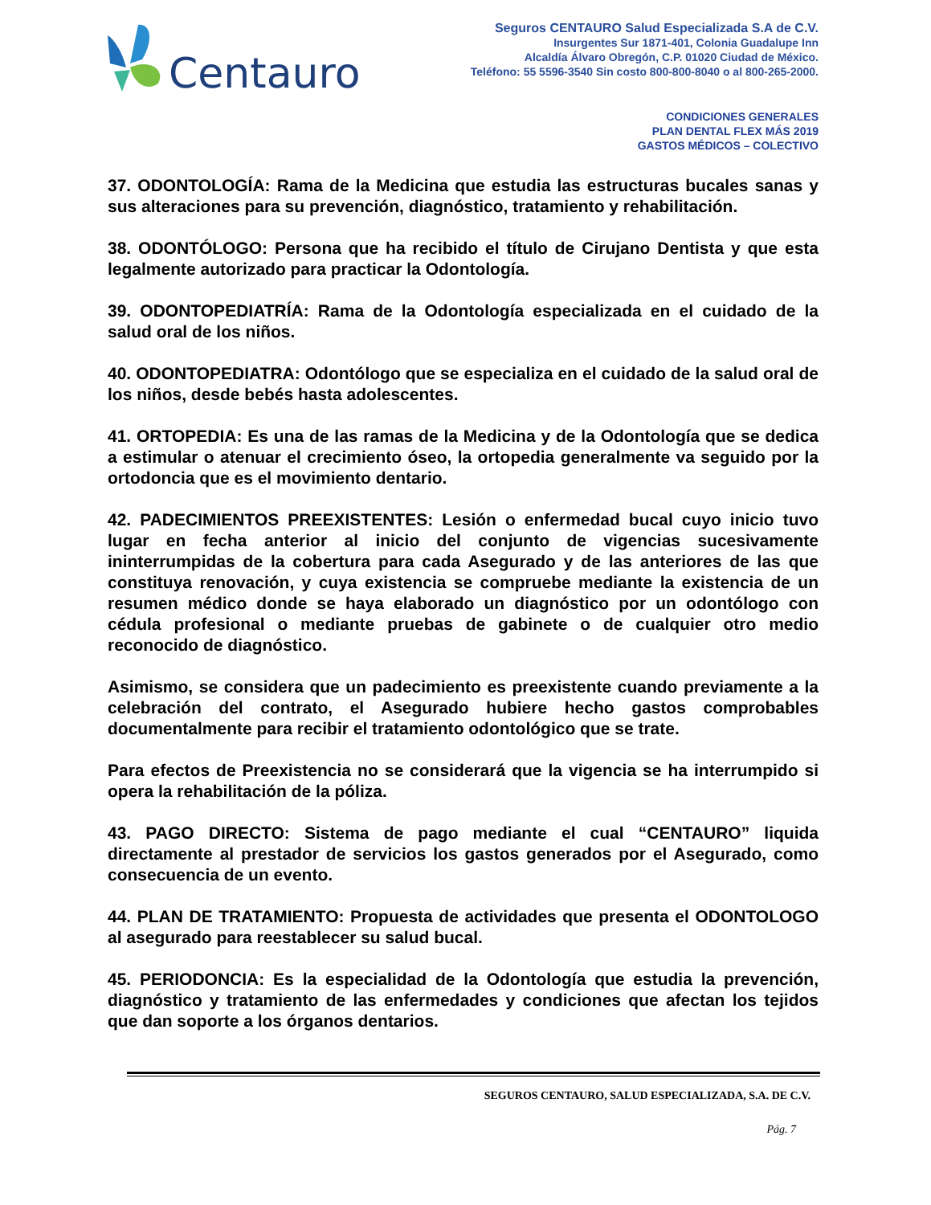Centauro
Seguros CENTAURO Salud Especializada S.A de C.V.
Insurgentes Sur 1871-401, Colonia Guadalupe Inn
Alcaldía Álvaro Obregón, C.P. 01020 Ciudad de México.
Teléfono: 55 5596-3540 Sin costo 800-800-8040 o al 800-265-2000.
CONDICIONES GENERALES
PLAN DENTAL FLEX MÁS 2019
GASTOS MÉDICOS – COLECTIVO
37. ODONTOLOGÍA: Rama de la Medicina que estudia las estructuras bucales sanas y sus alteraciones para su prevención, diagnóstico, tratamiento y rehabilitación.
38. ODONTÓLOGO: Persona que ha recibido el título de Cirujano Dentista y que esta legalmente autorizado para practicar la Odontología.
39. ODONTOPEDIATRÍA: Rama de la Odontología especializada en el cuidado de la salud oral de los niños.
40. ODONTOPEDIATRA: Odontólogo que se especializa en el cuidado de la salud oral de los niños, desde bebés hasta adolescentes.
41. ORTOPEDIA: Es una de las ramas de la Medicina y de la Odontología que se dedica a estimular o atenuar el crecimiento óseo, la ortopedia generalmente va seguido por la ortodoncia que es el movimiento dentario.
42. PADECIMIENTOS PREEXISTENTES: Lesión o enfermedad bucal cuyo inicio tuvo lugar en fecha anterior al inicio del conjunto de vigencias sucesivamente ininterrumpidas de la cobertura para cada Asegurado y de las anteriores de las que constituya renovación, y cuya existencia se compruebe mediante la existencia de un resumen médico donde se haya elaborado un diagnóstico por un odontólogo con cédula profesional o mediante pruebas de gabinete o de cualquier otro medio reconocido de diagnóstico.
Asimismo, se considera que un padecimiento es preexistente cuando previamente a la celebración del contrato, el Asegurado hubiere hecho gastos comprobables documentalmente para recibir el tratamiento odontológico que se trate.
Para efectos de Preexistencia no se considerará que la vigencia se ha interrumpido si opera la rehabilitación de la póliza.
43. PAGO DIRECTO: Sistema de pago mediante el cual “CENTAURO” liquida directamente al prestador de servicios los gastos generados por el Asegurado, como consecuencia de un evento.
44. PLAN DE TRATAMIENTO: Propuesta de actividades que presenta el ODONTOLOGO al asegurado para reestablecer su salud bucal.
45. PERIODONCIA: Es la especialidad de la Odontología que estudia la prevención, diagnóstico y tratamiento de las enfermedades y condiciones que afectan los tejidos que dan soporte a los órganos dentarios.
SEGUROS CENTAURO, SALUD ESPECIALIZADA, S.A. DE C.V.
Pág. 7